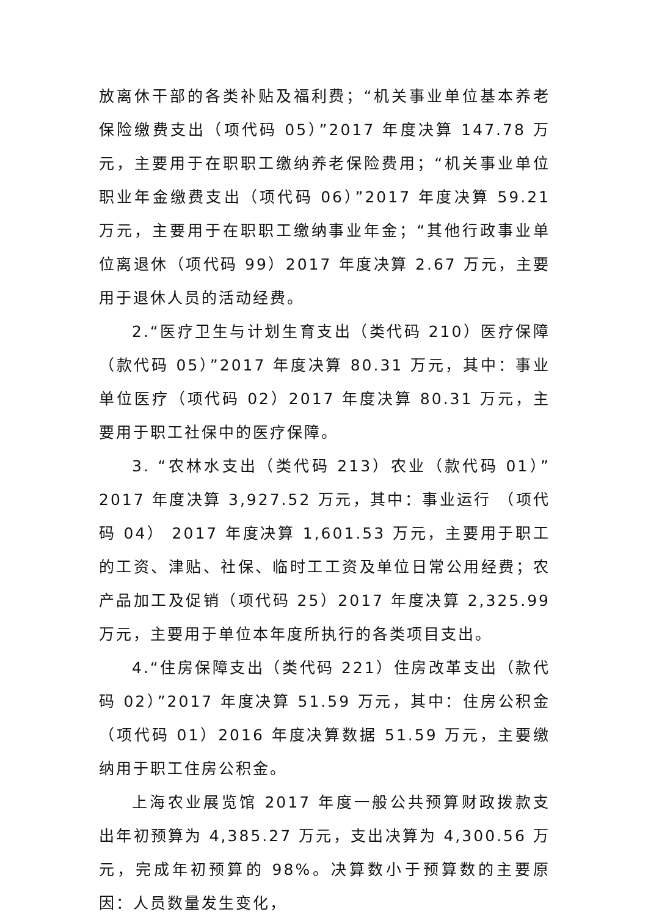放离休干部的各类补贴及福利费；“机关事业单位基本养老保险缴费支出（项代码 05）”2017 年度决算 147.78 万元，主要用于在职职工缴纳养老保险费用；“机关事业单位职业年金缴费支出（项代码 06）”2017 年度决算 59.21 万元，主要用于在职职工缴纳事业年金；“其他行政事业单位离退休（项代码 99）2017 年度决算 2.67 万元，主要用于退休人员的活动经费。
2.“医疗卫生与计划生育支出（类代码 210）医疗保障（款代码 05）”2017 年度决算 80.31 万元，其中：事业单位医疗（项代码 02）2017 年度决算 80.31 万元，主要用于职工社保中的医疗保障。
3. “农林水支出（类代码 213）农业（款代码 01）”2017 年度决算 3,927.52 万元，其中：事业运行 （项代码 04） 2017 年度决算 1,601.53 万元，主要用于职工的工资、津贴、社保、临时工工资及单位日常公用经费；农产品加工及促销（项代码 25）2017 年度决算 2,325.99 万元，主要用于单位本年度所执行的各类项目支出。
4.“住房保障支出（类代码 221）住房改革支出（款代码 02）”2017 年度决算 51.59 万元，其中：住房公积金（项代码 01）2016 年度决算数据 51.59 万元，主要缴纳用于职工住房公积金。
上海农业展览馆 2017 年度一般公共预算财政拨款支出年初预算为 4,385.27 万元，支出决算为 4,300.56 万元，完成年初预算的 98%。决算数小于预算数的主要原因：人员数量发生变化，